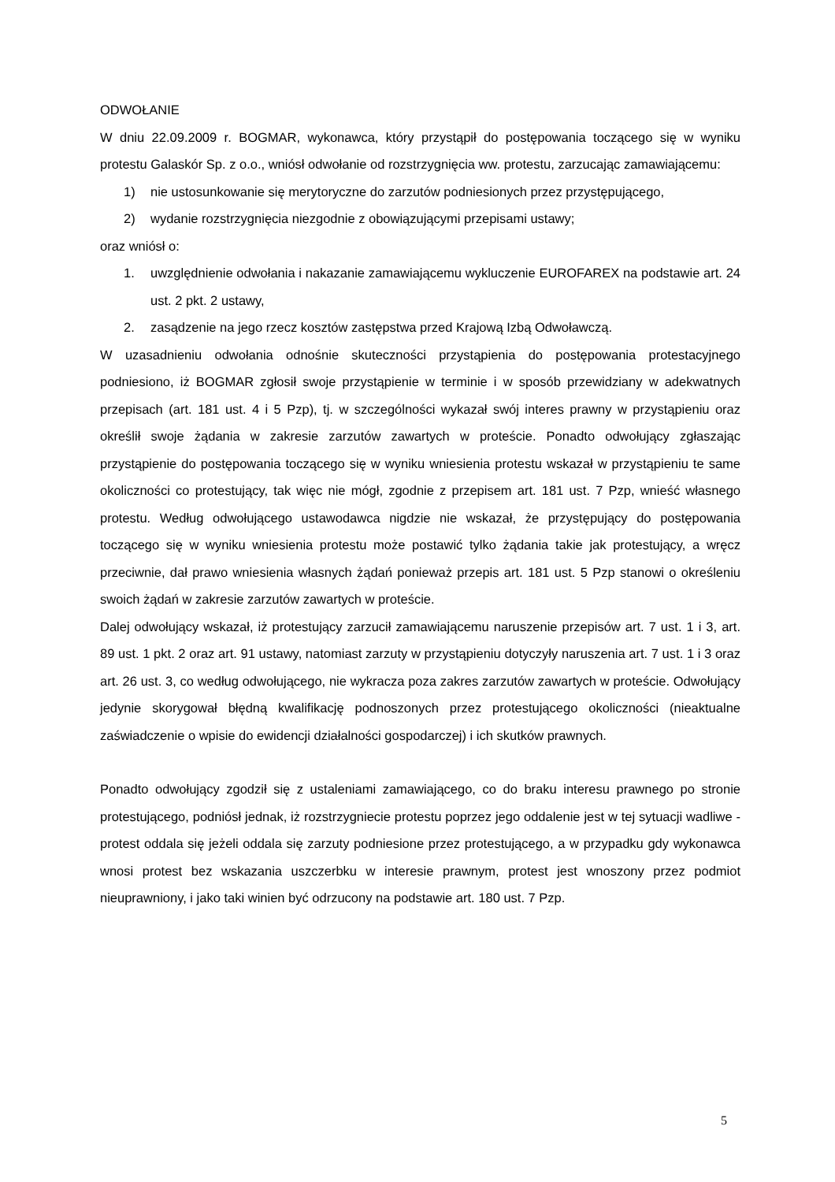ODWOŁANIE
W dniu 22.09.2009 r. BOGMAR, wykonawca, który przystąpił do postępowania toczącego się w wyniku protestu Galaskór Sp. z o.o., wniósł odwołanie od rozstrzygnięcia ww. protestu, zarzucając zamawiającemu:
1) nie ustosunkowanie się merytoryczne do zarzutów podniesionych przez przystępującego,
2) wydanie rozstrzygnięcia niezgodnie z obowiązującymi przepisami ustawy;
oraz wniósł o:
1. uwzględnienie odwołania i nakazanie zamawiającemu wykluczenie EUROFAREX na podstawie art. 24 ust. 2 pkt. 2 ustawy,
2. zasądzenie na jego rzecz kosztów zastępstwa przed Krajową Izbą Odwoławczą.
W uzasadnieniu odwołania odnośnie skuteczności przystąpienia do postępowania protestacyjnego podniesiono, iż BOGMAR zgłosił swoje przystąpienie w terminie i w sposób przewidziany w adekwatnych przepisach (art. 181 ust. 4 i 5 Pzp), tj. w szczególności wykazał swój interes prawny w przystąpieniu oraz określił swoje żądania w zakresie zarzutów zawartych w proteście. Ponadto odwołujący zgłaszając przystąpienie do postępowania toczącego się w wyniku wniesienia protestu wskazał w przystąpieniu te same okoliczności co protestujący, tak więc nie mógł, zgodnie z przepisem art. 181 ust. 7 Pzp, wnieść własnego protestu. Według odwołującego ustawodawca nigdzie nie wskazał, że przystępujący do postępowania toczącego się w wyniku wniesienia protestu może postawić tylko żądania takie jak protestujący, a wręcz przeciwnie, dał prawo wniesienia własnych żądań ponieważ przepis art. 181 ust. 5 Pzp stanowi o określeniu swoich żądań w zakresie zarzutów zawartych w proteście.
Dalej odwołujący wskazał, iż protestujący zarzucił zamawiającemu naruszenie przepisów art. 7 ust. 1 i 3, art. 89 ust. 1 pkt. 2 oraz art. 91 ustawy, natomiast zarzuty w przystąpieniu dotyczyły naruszenia art. 7 ust. 1 i 3 oraz art. 26 ust. 3, co według odwołującego, nie wykracza poza zakres zarzutów zawartych w proteście. Odwołujący jedynie skorygował błędną kwalifikację podnoszonych przez protestującego okoliczności (nieaktualne zaświadczenie o wpisie do ewidencji działalności gospodarczej) i ich skutków prawnych.
Ponadto odwołujący zgodził się z ustaleniami zamawiającego, co do braku interesu prawnego po stronie protestującego, podniósł jednak, iż rozstrzygniecie protestu poprzez jego oddalenie jest w tej sytuacji wadliwe - protest oddala się jeżeli oddala się zarzuty podniesione przez protestującego, a w przypadku gdy wykonawca wnosi protest bez wskazania uszczerbku w interesie prawnym, protest jest wnoszony przez podmiot nieuprawniony, i jako taki winien być odrzucony na podstawie art. 180 ust. 7 Pzp.
5